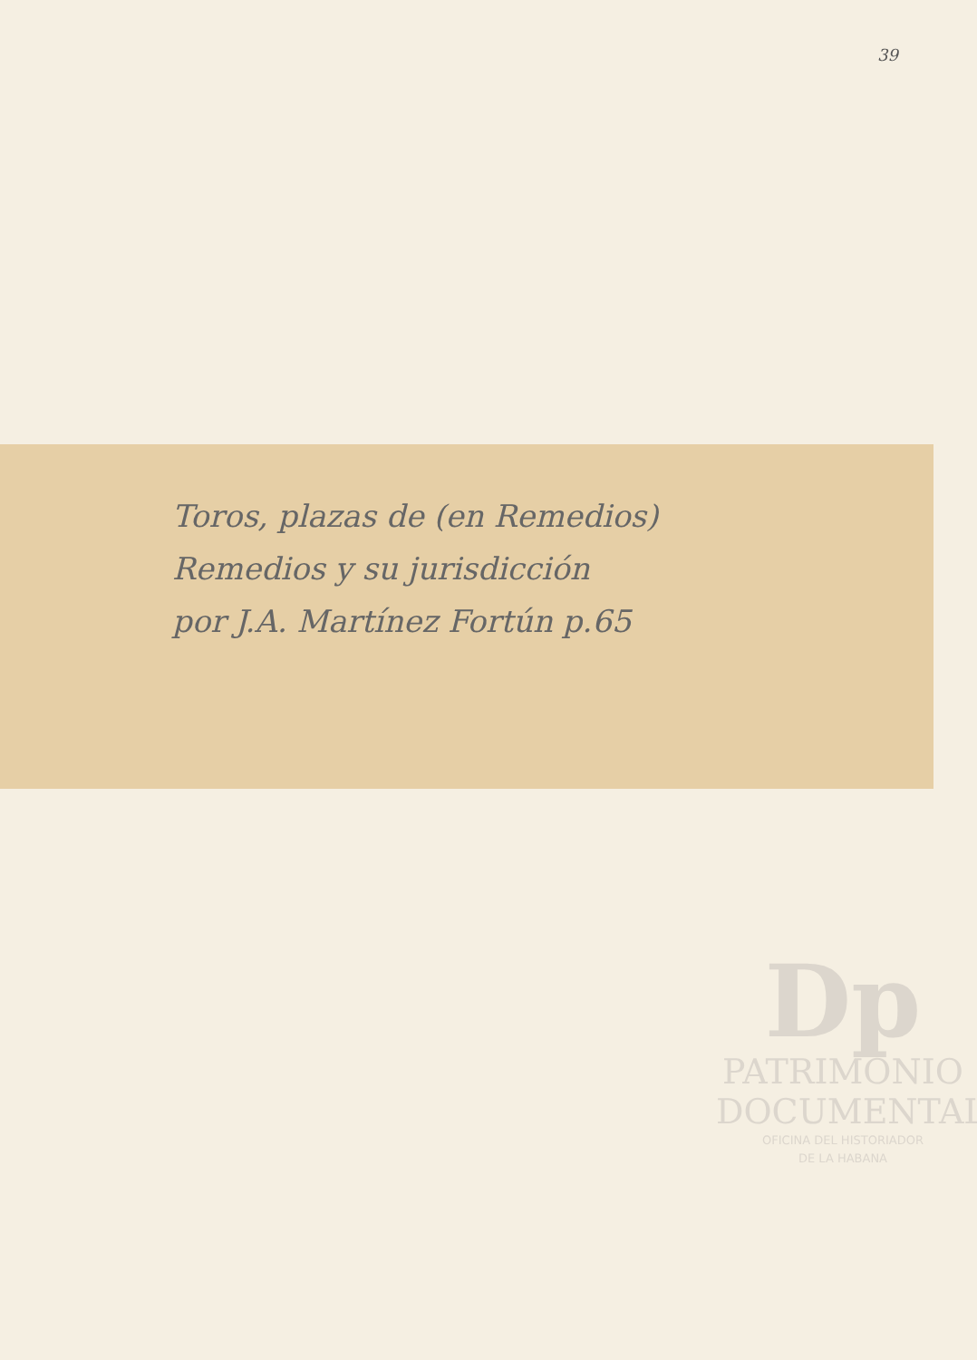39
Toros, plazas de (en Remedios)
Remedios y su jurisdicción
por J.A. Martínez Fortún p.65
Dp
PATRIMONIO
DOCUMENTAL
OFICINA DEL HISTORIADOR
DE LA HABANA